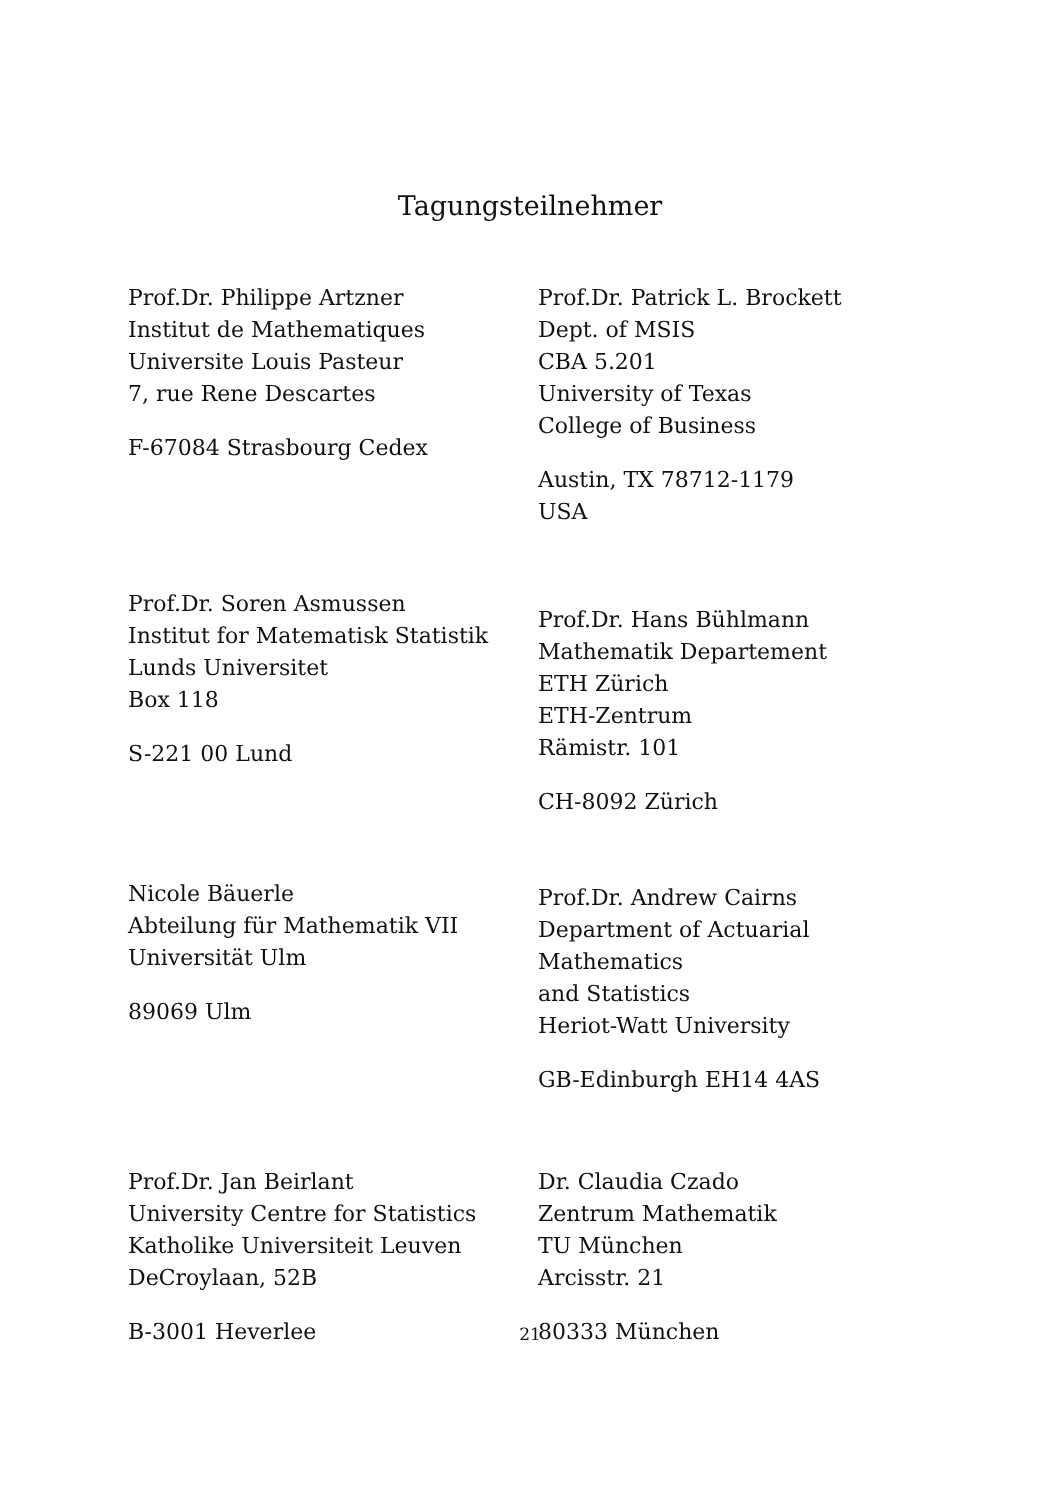Tagungsteilnehmer
Prof.Dr. Philippe Artzner
Institut de Mathematiques
Universite Louis Pasteur
7, rue Rene Descartes
F-67084 Strasbourg Cedex
Prof.Dr. Patrick L. Brockett
Dept. of MSIS
CBA 5.201
University of Texas
College of Business
Austin, TX 78712-1179
USA
Prof.Dr. Soren Asmussen
Institut for Matematisk Statistik
Lunds Universitet
Box 118
S-221 00 Lund
Prof.Dr. Hans Bühlmann
Mathematik Departement
ETH Zürich
ETH-Zentrum
Rämistr. 101
CH-8092 Zürich
Nicole Bäuerle
Abteilung für Mathematik VII
Universität Ulm
89069 Ulm
Prof.Dr. Andrew Cairns
Department of Actuarial Mathematics
and Statistics
Heriot-Watt University
GB-Edinburgh EH14 4AS
Prof.Dr. Jan Beirlant
University Centre for Statistics
Katholike Universiteit Leuven
DeCroylaan, 52B
B-3001 Heverlee
Dr. Claudia Czado
Zentrum Mathematik
TU München
Arcisstr. 21
80333 München
21